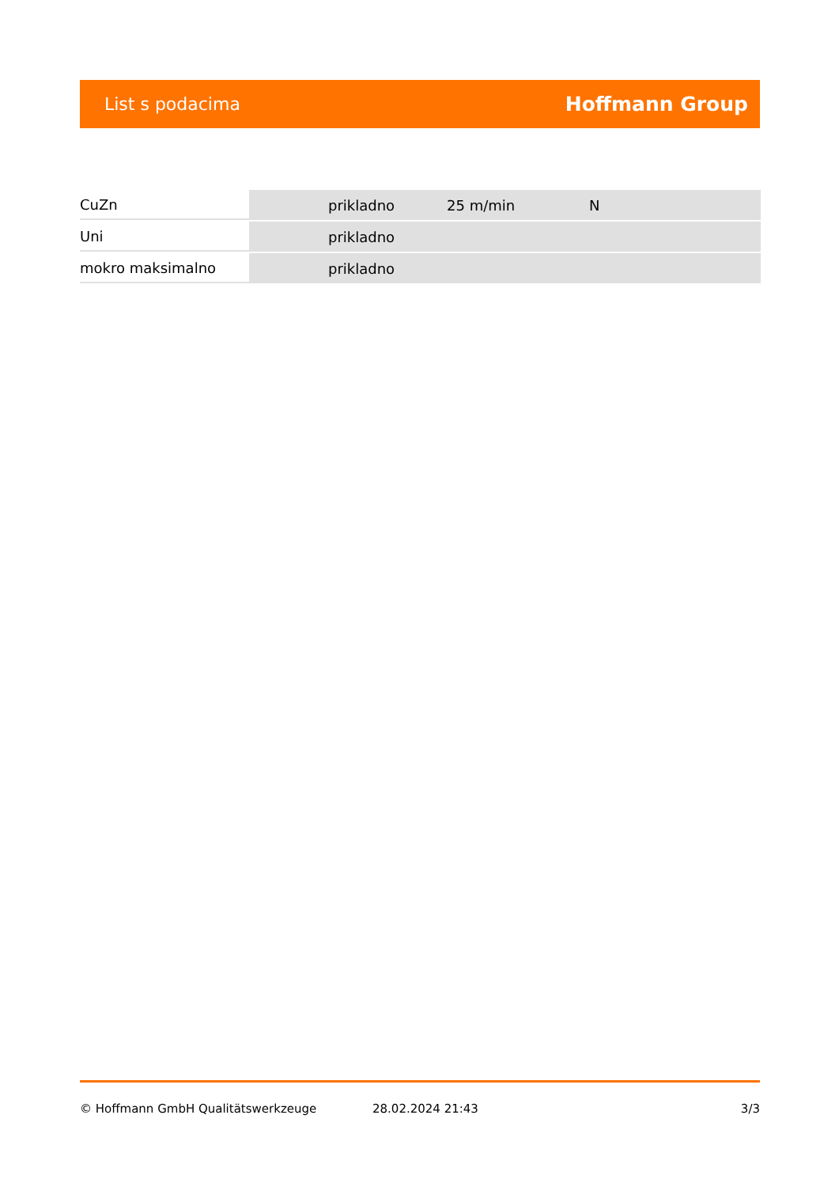List s podacima Hoffmann Group
| CuZn | prikladno | 25 m/min | N |
| Uni | prikladno | | |
| mokro maksimalno | prikladno | | |
© Hoffmann GmbH Qualitätswerkzeuge 28.02.2024 21:43 3/3